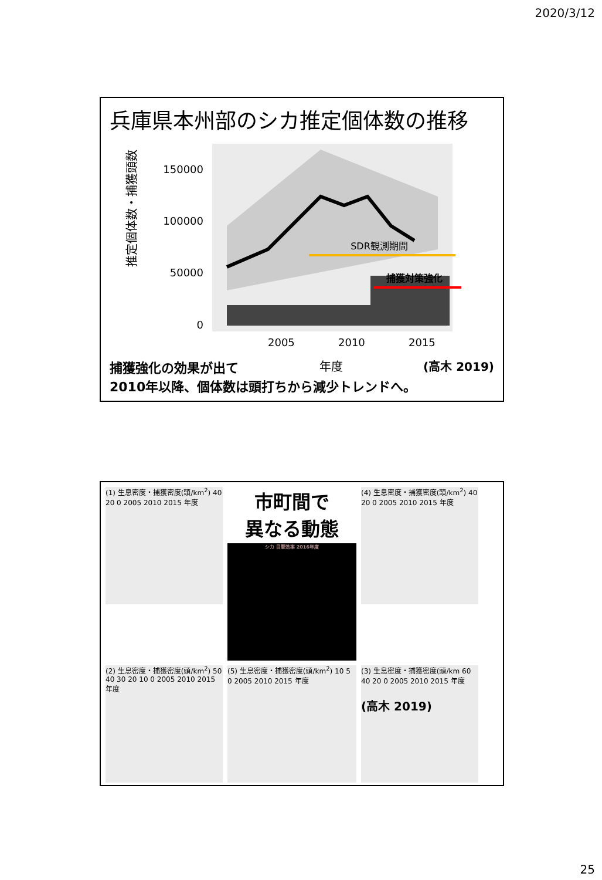2020/3/12
兵庫県本州部のシカ推定個体数の推移
推定個体数・捕獲頭数
150000
100000
50000
0
SDR観測期間
捕獲対策強化
2005
2010
2015
捕獲強化の効果が出て 年度 (高木 2019)
2010年以降、個体数は頭打ちから減少トレンドへ。
(1) 生息密度・捕獲密度(頭/km<sup>2</sup>) 40 20 0 2005 2010 2015 年度
市町間で
異なる動態
シカ 目撃効率 2016年度
(4) 生息密度・捕獲密度(頭/km<sup>2</sup>) 40 20 0 2005 2010 2015 年度
(2) 生息密度・捕獲密度(頭/km<sup>2</sup>) 50 40 30 20 10 0 2005 2010 2015 年度
(5) 生息密度・捕獲密度(頭/km<sup>2</sup>) 10 5 0 2005 2010 2015 年度
(3) 生息密度・捕獲密度(頭/km 60 40 20 0 2005 2010 2015 年度
(高木 2019)
25